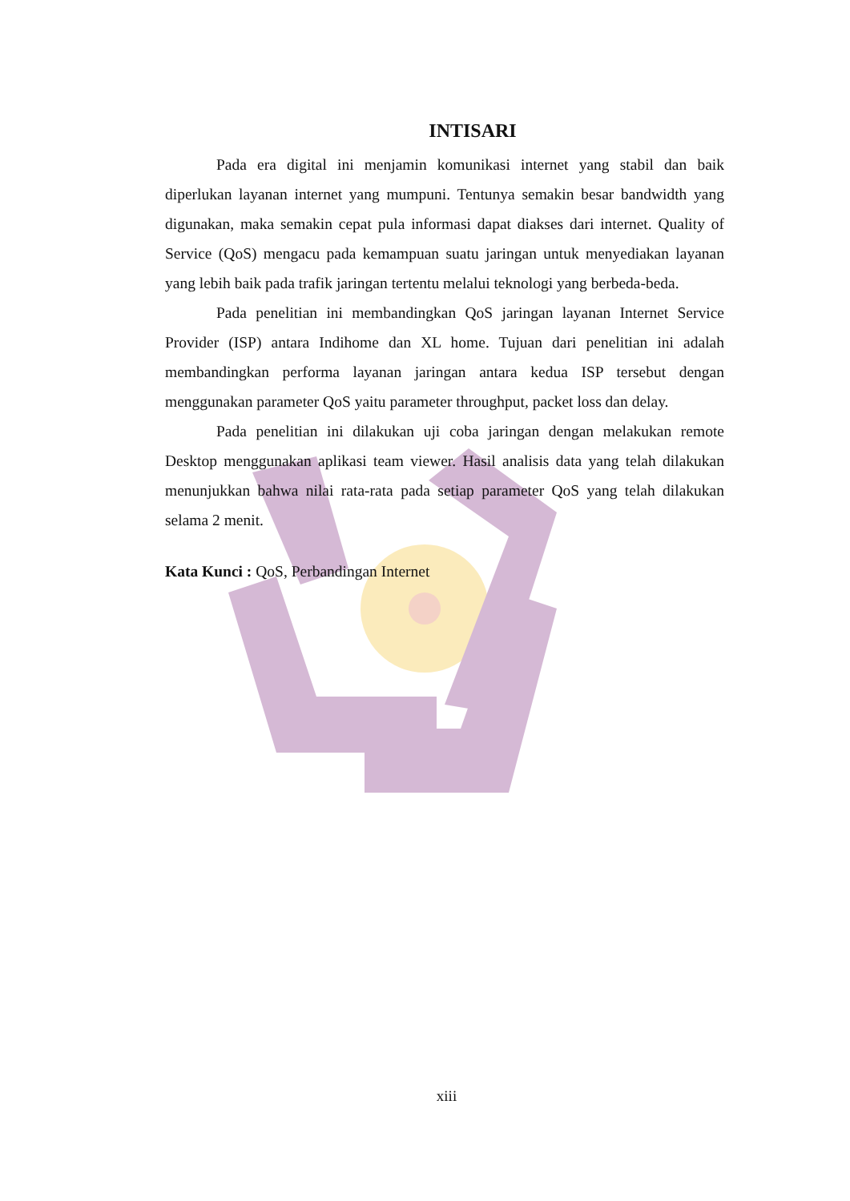INTISARI
Pada era digital ini menjamin komunikasi internet yang stabil dan baik diperlukan layanan internet yang mumpuni. Tentunya semakin besar bandwidth yang digunakan, maka semakin cepat pula informasi dapat diakses dari internet. Quality of Service (QoS) mengacu pada kemampuan suatu jaringan untuk menyediakan layanan yang lebih baik pada trafik jaringan tertentu melalui teknologi yang berbeda-beda.
Pada penelitian ini membandingkan QoS jaringan layanan Internet Service Provider (ISP) antara Indihome dan XL home. Tujuan dari penelitian ini adalah membandingkan performa layanan jaringan antara kedua ISP tersebut dengan menggunakan parameter QoS yaitu parameter throughput, packet loss dan delay.
Pada penelitian ini dilakukan uji coba jaringan dengan melakukan remote Desktop menggunakan aplikasi team viewer. Hasil analisis data yang telah dilakukan menunjukkan bahwa nilai rata-rata pada setiap parameter QoS yang telah dilakukan selama 2 menit.
Kata Kunci : QoS, Perbandingan Internet
xiii